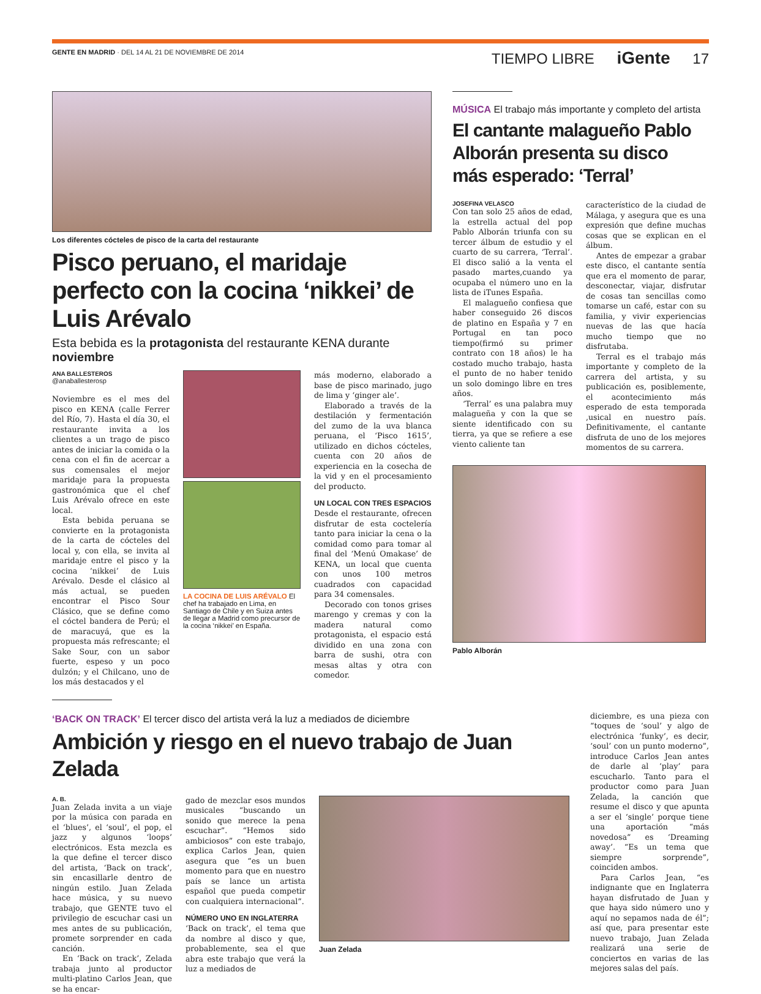GENTE EN MADRID · DEL 14 AL 21 DE NOVIEMBRE DE 2014
TIEMPO LIBRE iGente 17
Los diferentes cócteles de pisco de la carta del restaurante
Pisco peruano, el maridaje perfecto con la cocina ‘nikkei’ de Luis Arévalo
Esta bebida es la protagonista del restaurante KENA durante noviembre
ANA BALLESTEROS
@anaballesterosp
Noviembre es el mes del pisco en KENA (calle Ferrer del Río, 7). Hasta el día 30, el restaurante invita a los clientes a un trago de pisco antes de iniciar la comida o la cena con el fin de acercar a sus comensales el mejor maridaje para la propuesta gastronómica que el chef Luis Arévalo ofrece en este local.
Esta bebida peruana se convierte en la protagonista de la carta de cócteles del local y, con ella, se invita al maridaje entre el pisco y la cocina ‘nikkei’ de Luis Arévalo. Desde el clásico al más actual, se pueden encontrar el Pisco Sour Clásico, que se define como el cóctel bandera de Perú; el de maracuyá, que es la propuesta más refrescante; el Sake Sour, con un sabor fuerte, espeso y un poco dulzón; y el Chilcano, uno de los más destacados y el
LA COCINA DE LUIS ARÉVALO El chef ha trabajado en Lima, en Santiago de Chile y en Suiza antes de llegar a Madrid como precursor de la cocina ‘nikkei’ en España.
más moderno, elaborado a base de pisco marinado, jugo de lima y ‘ginger ale’.
Elaborado a través de la destilación y fermentación del zumo de la uva blanca peruana, el ‘Pisco 1615’, utilizado en dichos cócteles, cuenta con 20 años de experiencia en la cosecha de la vid y en el procesamiento del producto.
UN LOCAL CON TRES ESPACIOS
Desde el restaurante, ofrecen disfrutar de esta coctelería tanto para iniciar la cena o la comidad como para tomar al final del ‘Menú Omakase’ de KENA, un local que cuenta con unos 100 metros cuadrados con capacidad para 34 comensales.
Decorado con tonos grises marengo y cremas y con la madera natural como protagonista, el espacio está dividido en una zona con barra de sushi, otra con mesas altas y otra con comedor.
MÚSICA El trabajo más importante y completo del artista
El cantante malagueño Pablo Alborán presenta su disco más esperado: ‘Terral’
JOSEFINA VELASCO
Con tan solo 25 años de edad, la estrella actual del pop Pablo Alborán triunfa con su tercer álbum de estudio y el cuarto de su carrera, ‘Terral’. El disco salió a la venta el pasado martes,cuando ya ocupaba el número uno en la lista de iTunes España.
El malagueño confiesa que haber conseguido 26 discos de platino en España y 7 en Portugal en tan poco tiempo(firmó su primer contrato con 18 años) le ha costado mucho trabajo, hasta el punto de no haber tenido un solo domingo libre en tres años.
‘Terral’ es una palabra muy malagueña y con la que se siente identificado con su tierra, ya que se refiere a ese viento caliente tan
característico de la ciudad de Málaga, y asegura que es una expresión que define muchas cosas que se explican en el álbum.
Antes de empezar a grabar este disco, el cantante sentía que era el momento de parar, desconectar, viajar, disfrutar de cosas tan sencillas como tomarse un café, estar con su familia, y vivir experiencias nuevas de las que hacía mucho tiempo que no disfrutaba.
Terral es el trabajo más importante y completo de la carrera del artista, y su publicación es, posiblemente, el acontecimiento más esperado de esta temporada ,usical en nuestro país. Definitivamente, el cantante disfruta de uno de los mejores momentos de su carrera.
Pablo Alborán
‘BACK ON TRACK’ El tercer disco del artista verá la luz a mediados de diciembre
Ambición y riesgo en el nuevo trabajo de Juan Zelada
A. B.
Juan Zelada invita a un viaje por la música con parada en el ‘blues’, el ‘soul’, el pop, el jazz y algunos ‘loops’ electrónicos. Esta mezcla es la que define el tercer disco del artista, ‘Back on track’, sin encasillarle dentro de ningún estilo. Juan Zelada hace música, y su nuevo trabajo, que GENTE tuvo el privilegio de escuchar casi un mes antes de su publicación, promete sorprender en cada canción.
En ‘Back on track’, Zelada trabaja junto al productor multi-platino Carlos Jean, que se ha encar-
gado de mezclar esos mundos musicales “buscando un sonido que merece la pena escuchar”. “Hemos sido ambiciosos” con este trabajo, explica Carlos Jean, quien asegura que “es un buen momento para que en nuestro país se lance un artista español que pueda competir con cualquiera internacional”.
NÚMERO UNO EN INGLATERRA
‘Back on track’, el tema que da nombre al disco y que, probablemente, sea el que abra este trabajo que verá la luz a mediados de
Juan Zelada
diciembre, es una pieza con “toques de ‘soul’ y algo de electrónica ‘funky’, es decir, ‘soul’ con un punto moderno”, introduce Carlos Jean antes de darle al ‘play’ para escucharlo. Tanto para el productor como para Juan Zelada, la canción que resume el disco y que apunta a ser el ‘single’ porque tiene una aportación “más novedosa” es ‘Dreaming away’. “Es un tema que siempre sorprende”, coinciden ambos.
Para Carlos Jean, “es indignante que en Inglaterra hayan disfrutado de Juan y que haya sido número uno y aquí no sepamos nada de él”; así que, para presentar este nuevo trabajo, Juan Zelada realizará una serie de conciertos en varias de las mejores salas del país.